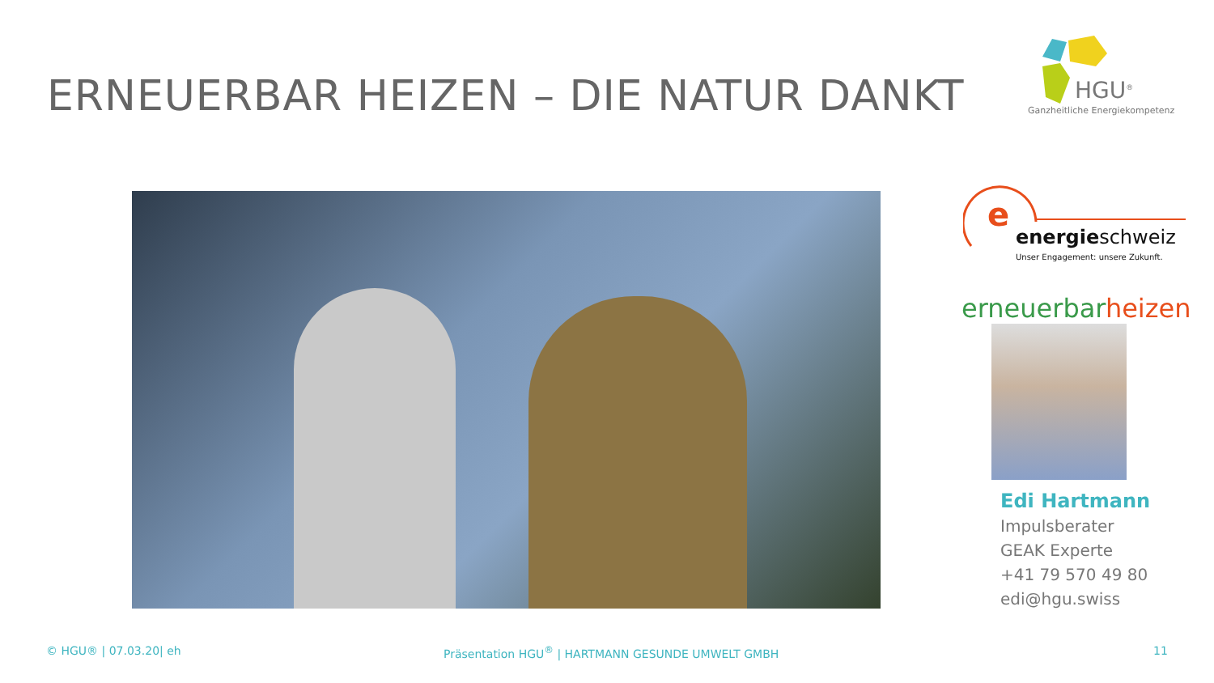ERNEUERBAR HEIZEN – DIE NATUR DANKT
HGU<sup>®</sup>
Ganzheitliche Energiekompetenz
e
energieschweiz
Unser Engagement: unsere Zukunft.
erneuerbarheizen
Edi Hartmann
Impulsberater
GEAK Experte
+41 79 570 49 80
edi@hgu.swiss
© HGU® | 07.03.20| eh
Präsentation HGU<sup>®</sup> | HARTMANN GESUNDE UMWELT GMBH
11